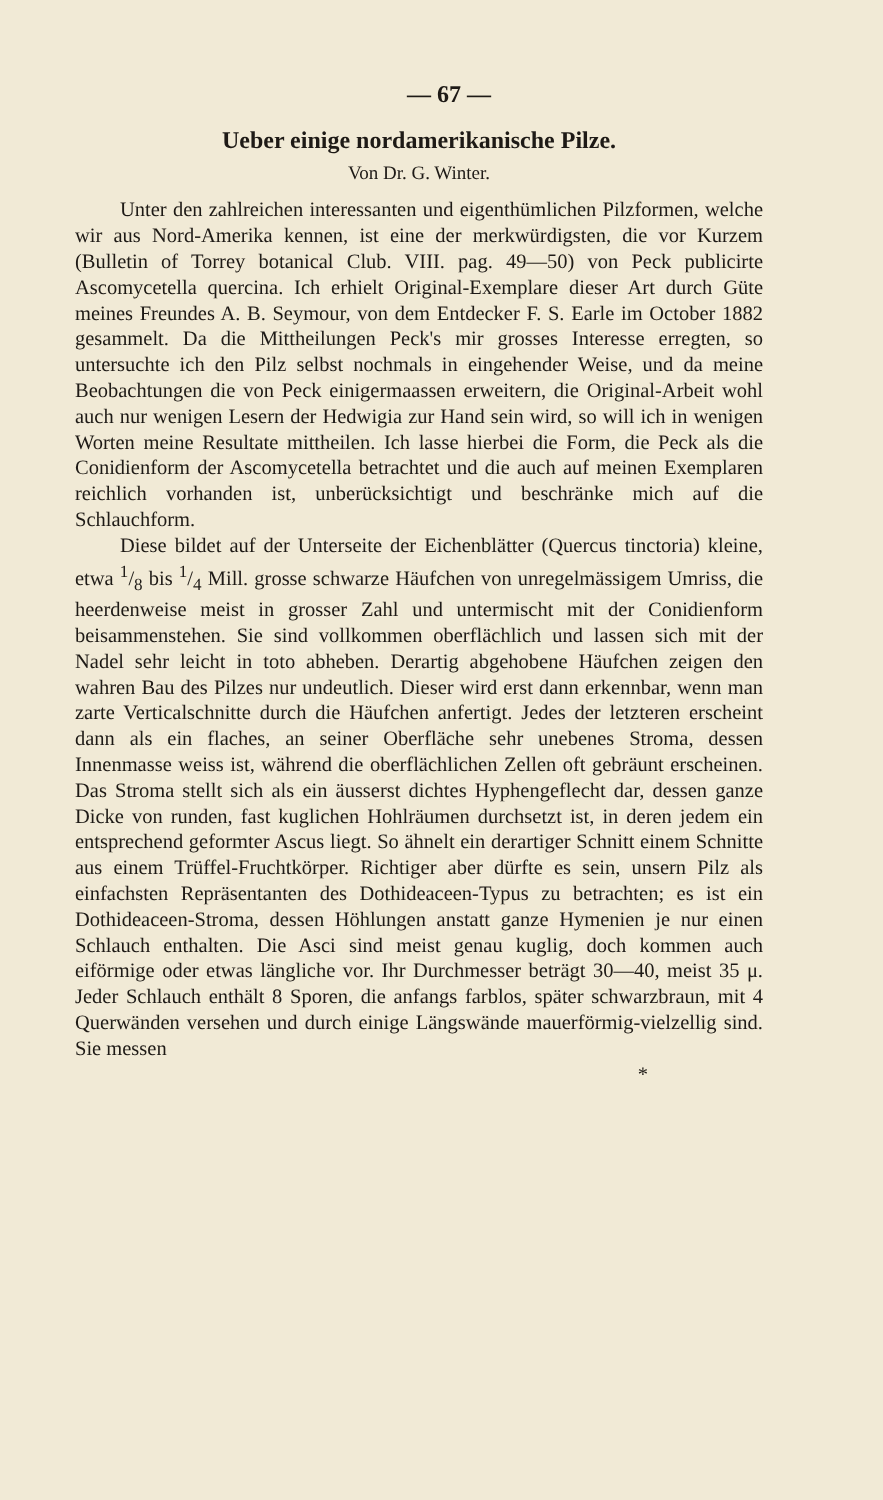— 67 —
Ueber einige nordamerikanische Pilze.
Von Dr. G. Winter.
Unter den zahlreichen interessanten und eigenthümlichen Pilzformen, welche wir aus Nord-Amerika kennen, ist eine der merkwürdigsten, die vor Kurzem (Bulletin of Torrey botanical Club. VIII. pag. 49—50) von Peck publicirte Ascomycetella quercina. Ich erhielt Original-Exemplare dieser Art durch Güte meines Freundes A. B. Seymour, von dem Entdecker F. S. Earle im October 1882 gesammelt. Da die Mittheilungen Peck's mir grosses Interesse erregten, so untersuchte ich den Pilz selbst nochmals in eingehender Weise, und da meine Beobachtungen die von Peck einigermaassen erweitern, die Original-Arbeit wohl auch nur wenigen Lesern der Hedwigia zur Hand sein wird, so will ich in wenigen Worten meine Resultate mittheilen. Ich lasse hierbei die Form, die Peck als die Conidienform der Ascomycetella betrachtet und die auch auf meinen Exemplaren reichlich vorhanden ist, unberücksichtigt und beschränke mich auf die Schlauchform.
Diese bildet auf der Unterseite der Eichenblätter (Quercus tinctoria) kleine, etwa 1/8 bis 1/4 Mill. grosse schwarze Häufchen von unregelmässigem Umriss, die heerdenweise meist in grosser Zahl und untermischt mit der Conidienform beisammenstehen. Sie sind vollkommen oberflächlich und lassen sich mit der Nadel sehr leicht in toto abheben. Derartig abgehobene Häufchen zeigen den wahren Bau des Pilzes nur undeutlich. Dieser wird erst dann erkennbar, wenn man zarte Verticalschnitte durch die Häufchen anfertigt. Jedes der letzteren erscheint dann als ein flaches, an seiner Oberfläche sehr unebenes Stroma, dessen Innenmasse weiss ist, während die oberflächlichen Zellen oft gebräunt erscheinen. Das Stroma stellt sich als ein äusserst dichtes Hyphengeflecht dar, dessen ganze Dicke von runden, fast kuglichen Hohlräumen durchsetzt ist, in deren jedem ein entsprechend geformter Ascus liegt. So ähnelt ein derartiger Schnitt einem Schnitte aus einem Trüffel-Fruchtkörper. Richtiger aber dürfte es sein, unsern Pilz als einfachsten Repräsentanten des Dothideaceen-Typus zu betrachten; es ist ein Dothideaceen-Stroma, dessen Höhlungen anstatt ganze Hymenien je nur einen Schlauch enthalten. Die Asci sind meist genau kuglig, doch kommen auch eiförmige oder etwas längliche vor. Ihr Durchmesser beträgt 30—40, meist 35 μ. Jeder Schlauch enthält 8 Sporen, die anfangs farblos, später schwarzbraun, mit 4 Querwänden versehen und durch einige Längswände mauerförmig-vielzellig sind. Sie messen
*